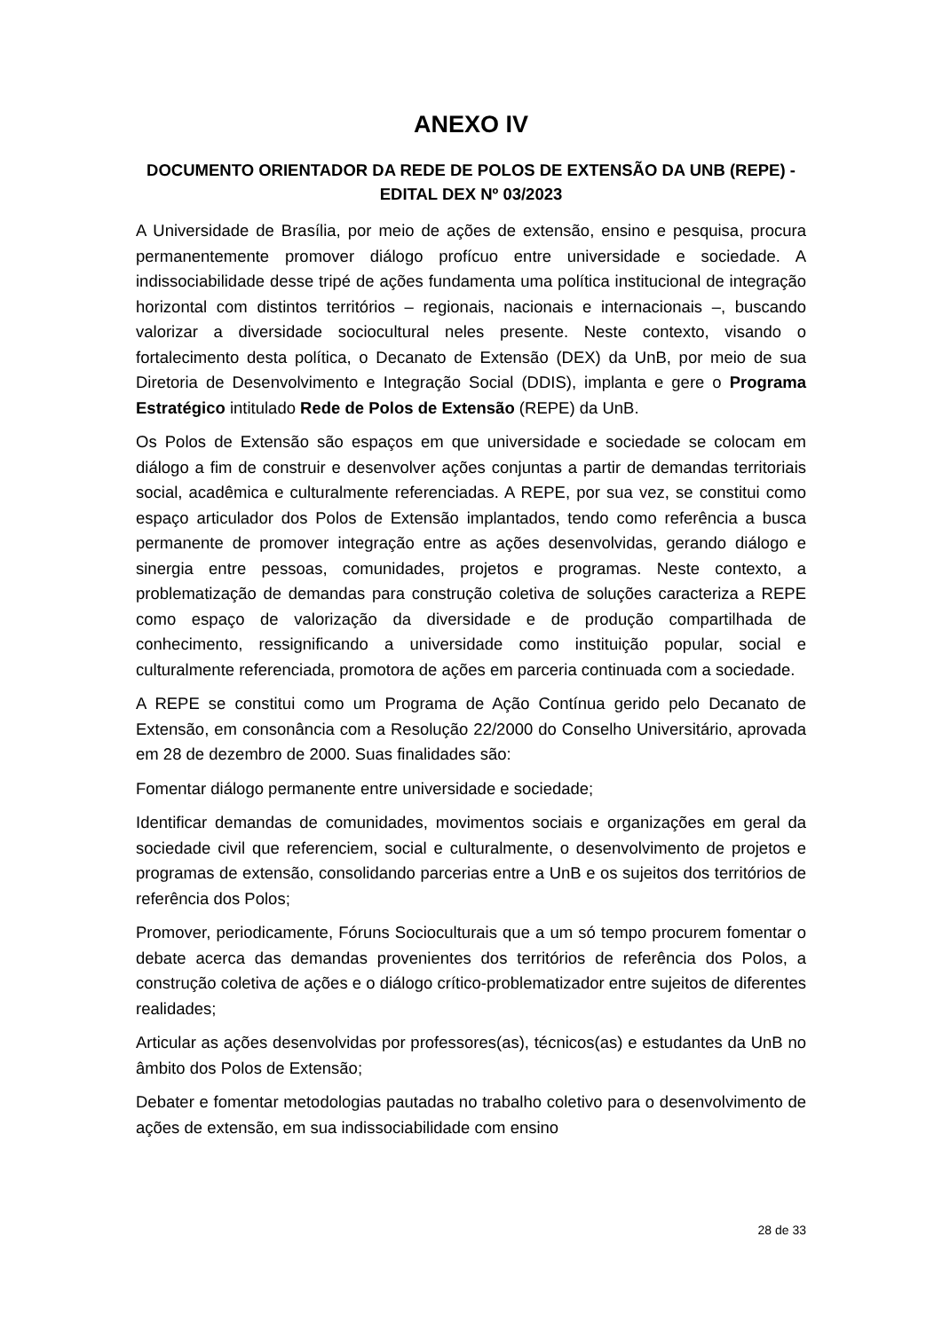ANEXO IV
DOCUMENTO ORIENTADOR DA REDE DE POLOS DE EXTENSÃO DA UNB (REPE) - EDITAL DEX Nº 03/2023
A Universidade de Brasília, por meio de ações de extensão, ensino e pesquisa, procura permanentemente promover diálogo profícuo entre universidade e sociedade. A indissociabilidade desse tripé de ações fundamenta uma política institucional de integração horizontal com distintos territórios – regionais, nacionais e internacionais –, buscando valorizar a diversidade sociocultural neles presente. Neste contexto, visando o fortalecimento desta política, o Decanato de Extensão (DEX) da UnB, por meio de sua Diretoria de Desenvolvimento e Integração Social (DDIS), implanta e gere o Programa Estratégico intitulado Rede de Polos de Extensão (REPE) da UnB.
Os Polos de Extensão são espaços em que universidade e sociedade se colocam em diálogo a fim de construir e desenvolver ações conjuntas a partir de demandas territoriais social, acadêmica e culturalmente referenciadas. A REPE, por sua vez, se constitui como espaço articulador dos Polos de Extensão implantados, tendo como referência a busca permanente de promover integração entre as ações desenvolvidas, gerando diálogo e sinergia entre pessoas, comunidades, projetos e programas. Neste contexto, a problematização de demandas para construção coletiva de soluções caracteriza a REPE como espaço de valorização da diversidade e de produção compartilhada de conhecimento, ressignificando a universidade como instituição popular, social e culturalmente referenciada, promotora de ações em parceria continuada com a sociedade.
A REPE se constitui como um Programa de Ação Contínua gerido pelo Decanato de Extensão, em consonância com a Resolução 22/2000 do Conselho Universitário, aprovada em 28 de dezembro de 2000. Suas finalidades são:
Fomentar diálogo permanente entre universidade e sociedade;
Identificar demandas de comunidades, movimentos sociais e organizações em geral da sociedade civil que referenciem, social e culturalmente, o desenvolvimento de projetos e programas de extensão, consolidando parcerias entre a UnB e os sujeitos dos territórios de referência dos Polos;
Promover, periodicamente, Fóruns Socioculturais que a um só tempo procurem fomentar o debate acerca das demandas provenientes dos territórios de referência dos Polos, a construção coletiva de ações e o diálogo crítico-problematizador entre sujeitos de diferentes realidades;
Articular as ações desenvolvidas por professores(as), técnicos(as) e estudantes da UnB no âmbito dos Polos de Extensão;
Debater e fomentar metodologias pautadas no trabalho coletivo para o desenvolvimento de ações de extensão, em sua indissociabilidade com ensino
28 de 33